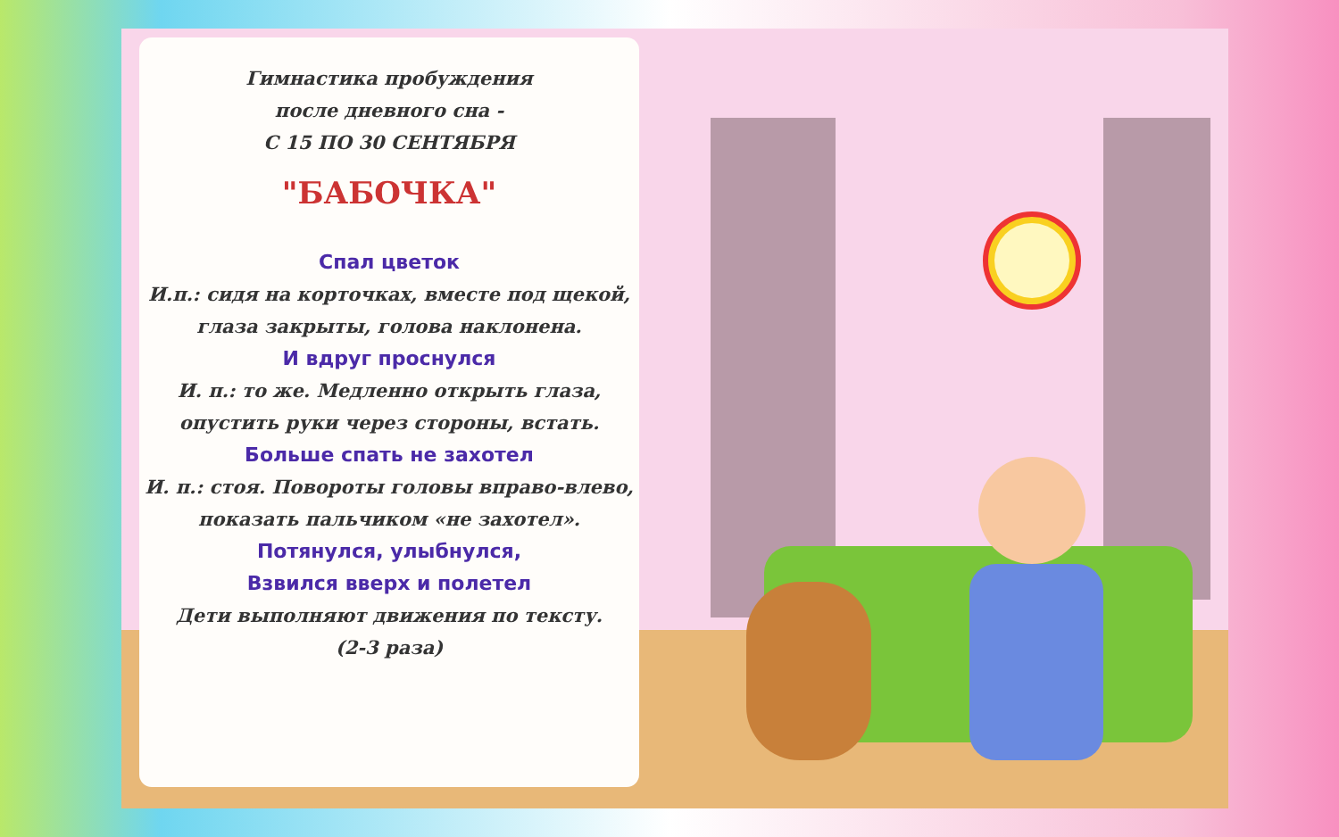Гимнастика пробуждения
после дневного сна -
С 15 ПО 30 СЕНТЯБРЯ
"БАБОЧКА"
Спал цветок
И.п.: сидя на корточках, вместе под щекой, глаза закрыты, голова наклонена.
И вдруг проснулся
И. п.: то же. Медленно открыть глаза, опустить руки через стороны, встать.
Больше спать не захотел
И. п.: стоя. Повороты головы вправо-влево, показать пальчиком «не захотел».
Потянулся, улыбнулся,
Взвился вверх и полетел
Дети выполняют движения по тексту.
(2-3 раза)